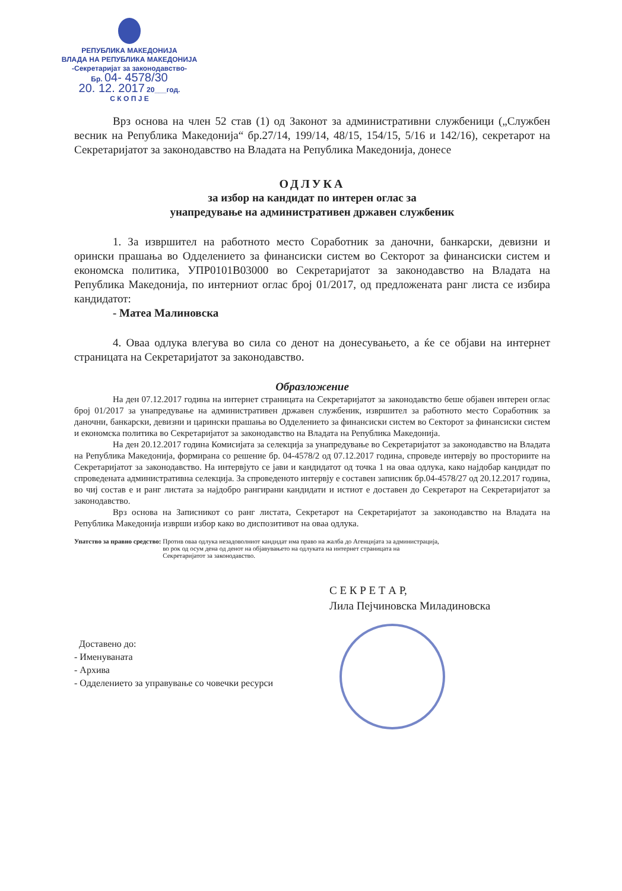РЕПУБЛИКА МАКЕДОНИЈА
ВЛАДА НА РЕПУБЛИКА МАКЕДОНИЈА
-Секретаријат за законодавство-
Бр. 04- 4578/30
20. 12. 2017 20___год.
С К О П Ј Е
Врз основа на член 52 став (1) од Законот за административни службеници („Службен весник на Република Македонија“ бр.27/14, 199/14, 48/15, 154/15, 5/16 и 142/16), секретарот на Секретаријатот за законодавство на Владата на Република Македонија, донесе
ОДЛУКА
за избор на кандидат по интерен оглас за
унапредување на административен државен службеник
1. За извршител на работното место Соработник за даночни, банкарски, девизни и орински прашања во Одделението за финансиски систем во Секторот за финансиски систем и економска политика, УПР0101В03000 во Секретаријатот за законодавство на Владата на Република Македонија, по интерниот оглас број 01/2017, од предложената ранг листа се избира кандидатот:
- Матеа Малиновска
4. Оваа одлука влегува во сила со денот на донесувањето, а ќе се објави на интернет страницата на Секретаријатот за законодавство.
Образложение
На ден 07.12.2017 година на интернет страницата на Секретаријатот за законодавство беше објавен интерен оглас број 01/2017 за унапредување на административен државен службеник, извршител за работното место Соработник за даночни, банкарски, девизни и царински прашања во Одделението за финансиски систем во Секторот за финансиски систем и економска политика во Секретаријатот за законодавство на Владата на Република Македонија.
На ден 20.12.2017 година Комисијата за селекција за унапредување во Секретаријатот за законодавство на Владата на Република Македонија, формирана со решение бр. 04-4578/2 од 07.12.2017 година, спроведе интервју во просториите на Секретаријатот за законодавство. На интервјуто се јави и кандидатот од точка 1 на оваа одлука, како најдобар кандидат по спроведената административна селекција. За спроведеното интервју е составен записник бр.04-4578/27 од 20.12.2017 година, во чиј состав е и ранг листата за најдобро рангирани кандидати и истиот е доставен до Секретарот на Секретаријатот за законодавство.
Врз основа на Записникот со ранг листата, Секретарот на Секретаријатот за законодавство на Владата на Република Македонија изврши избор како во диспозитивот на оваа одлука.
Упатство за правно средство: Против оваа одлука незадоволниот кандидат има право на жалба до Агенцијата за администрација, во рок од осум дена од денот на објавувањето на одлуката на интернет страницата на Секретаријатот за законодавство.
С Е К Р Е Т А Р,
Лила Пејчиновска Миладиновска
Доставено до:
- Именуваната
- Архива
- Одделението за управување со човечки ресурси